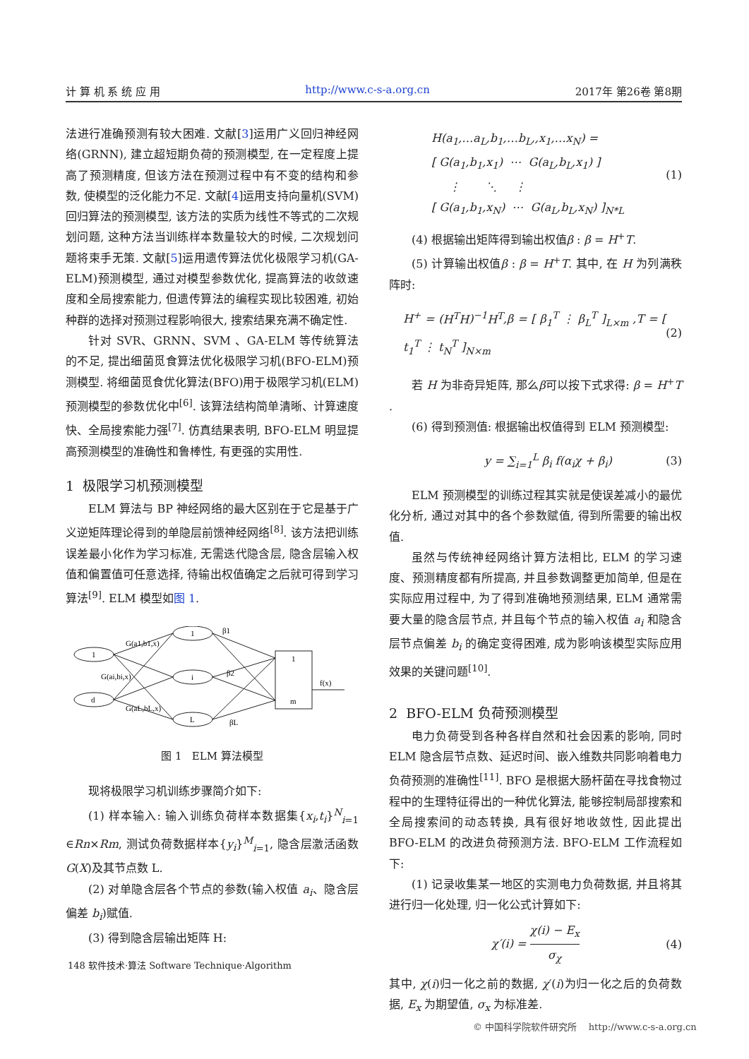计 算 机 系 统 应 用 http://www.c-s-a.org.cn 2017年 第26卷 第8期
法进行准确预测有较大困难. 文献[3]运用广义回归神经网络(GRNN), 建立超短期负荷的预测模型, 在一定程度上提高了预测精度, 但该方法在预测过程中有不变的结构和参数, 使模型的泛化能力不足. 文献[4]运用支持向量机(SVM)回归算法的预测模型, 该方法的实质为线性不等式的二次规划问题, 这种方法当训练样本数量较大的时候, 二次规划问题将束手无策. 文献[5]运用遗传算法优化极限学习机(GA-ELM)预测模型, 通过对模型参数优化, 提高算法的收敛速度和全局搜索能力, 但遗传算法的编程实现比较困难, 初始种群的选择对预测过程影响很大, 搜索结果充满不确定性.
针对 SVR、GRNN、SVM 、GA-ELM 等传统算法的不足, 提出细菌觅食算法优化极限学习机(BFO-ELM)预测模型. 将细菌觅食优化算法(BFO)用于极限学习机(ELM)预测模型的参数优化中<sup>[6]</sup>. 该算法结构简单清晰、计算速度快、全局搜索能力强<sup>[7]</sup>. 仿真结果表明, BFO-ELM 明显提高预测模型的准确性和鲁棒性, 有更强的实用性.
1 极限学习机预测模型
ELM 算法与 BP 神经网络的最大区别在于它是基于广义逆矩阵理论得到的单隐层前馈神经网络<sup>[8]</sup>. 该方法把训练误差最小化作为学习标准, 无需迭代隐含层, 隐含层输入权值和偏置值可任意选择, 待输出权值确定之后就可得到学习算法<sup>[9]</sup>. ELM 模型如图 1.
1
d
1
i
L
1
m
G(a1,b1,x)
G(ai,bi,x)
G(aL,bL,x)
β1
β2
βL
f(x)
图 1 ELM 算法模型
现将极限学习机训练步骤简介如下:
(1) 样本输入: 输入训练负荷样本数据集{x<sub>i</sub>,t<sub>i</sub>}<sup>N</sup><sub>i=1</sub> ∈Rn×Rm, 测试负荷数据样本{y<sub>i</sub>}<sup>M</sup><sub>i=1</sub>, 隐含层激活函数 G(X)及其节点数 L.
(2) 对单隐含层各个节点的参数(输入权值 a<sub>i</sub>、隐含层偏差 b<sub>i</sub>)赋值.
(3) 得到隐含层输出矩阵 H:
H(a<sub>1</sub>,…a<sub>L</sub>,b<sub>1</sub>,…b<sub>L</sub>,,x<sub>1</sub>,…x<sub>N</sub>) =
[ G(a<sub>1</sub>,b<sub>1</sub>,x<sub>1</sub>) ⋯ G(a<sub>L</sub>,b<sub>L</sub>,x<sub>1</sub>) ]
⋮ ⋱ ⋮
[ G(a<sub>1</sub>,b<sub>1</sub>,x<sub>N</sub>) ⋯ G(a<sub>L</sub>,b<sub>L</sub>,x<sub>N</sub>) ]<sub>N*L</sub>
(1)
(4) 根据输出矩阵得到输出权值β : β = H<sup>+</sup>T.
(5) 计算输出权值β : β = H<sup>+</sup>T. 其中, 在 H 为列满秩阵时:
H<sup>+</sup> = (H<sup>T</sup>H)<sup>−1</sup>H<sup>T</sup>,β = [ β<sub>1</sub><sup>T</sup> ⋮ β<sub>L</sub><sup>T</sup> ]<sub>L×m</sub> ,T = [ t<sub>1</sub><sup>T</sup> ⋮ t<sub>N</sub><sup>T</sup> ]<sub>N×m</sub>
(2)
若 H 为非奇异矩阵, 那么β可以按下式求得: β = H<sup>+</sup>T .
(6) 得到预测值: 根据输出权值得到 ELM 预测模型:
y = ∑<sub>i=1</sub><sup>L</sup> β<sub>i</sub> f(α<sub>i</sub>χ + β<sub>i</sub>) (3)
ELM 预测模型的训练过程其实就是使误差减小的最优化分析, 通过对其中的各个参数赋值, 得到所需要的输出权值.
虽然与传统神经网络计算方法相比, ELM 的学习速度、预测精度都有所提高, 并且参数调整更加简单, 但是在实际应用过程中, 为了得到准确地预测结果, ELM 通常需要大量的隐含层节点, 并且每个节点的输入权值 a<sub>i</sub> 和隐含层节点偏差 b<sub>i</sub> 的确定变得困难, 成为影响该模型实际应用效果的关键问题<sup>[10]</sup>.
2 BFO-ELM 负荷预测模型
电力负荷受到各种各样自然和社会因素的影响, 同时 ELM 隐含层节点数、延迟时间、嵌入维数共同影响着电力负荷预测的准确性<sup>[11]</sup>. BFO 是根据大肠杆菌在寻找食物过程中的生理特征得出的一种优化算法, 能够控制局部搜索和全局搜索间的动态转换, 具有很好地收敛性, 因此提出 BFO-ELM 的改进负荷预测方法. BFO-ELM 工作流程如下:
(1) 记录收集某一地区的实测电力负荷数据, 并且将其进行归一化处理, 归一化公式计算如下:
χ′(i) = χ(i) − E<sub>x</sub> σ<sub>χ</sub> (4)
其中, χ(i)归一化之前的数据, χ′(i)为归一化之后的负荷数据, E<sub>x</sub> 为期望值, σ<sub>x</sub> 为标准差.
148 软件技术·算法 Software Technique·Algorithm
© 中国科学院软件研究所 http://www.c-s-a.org.cn